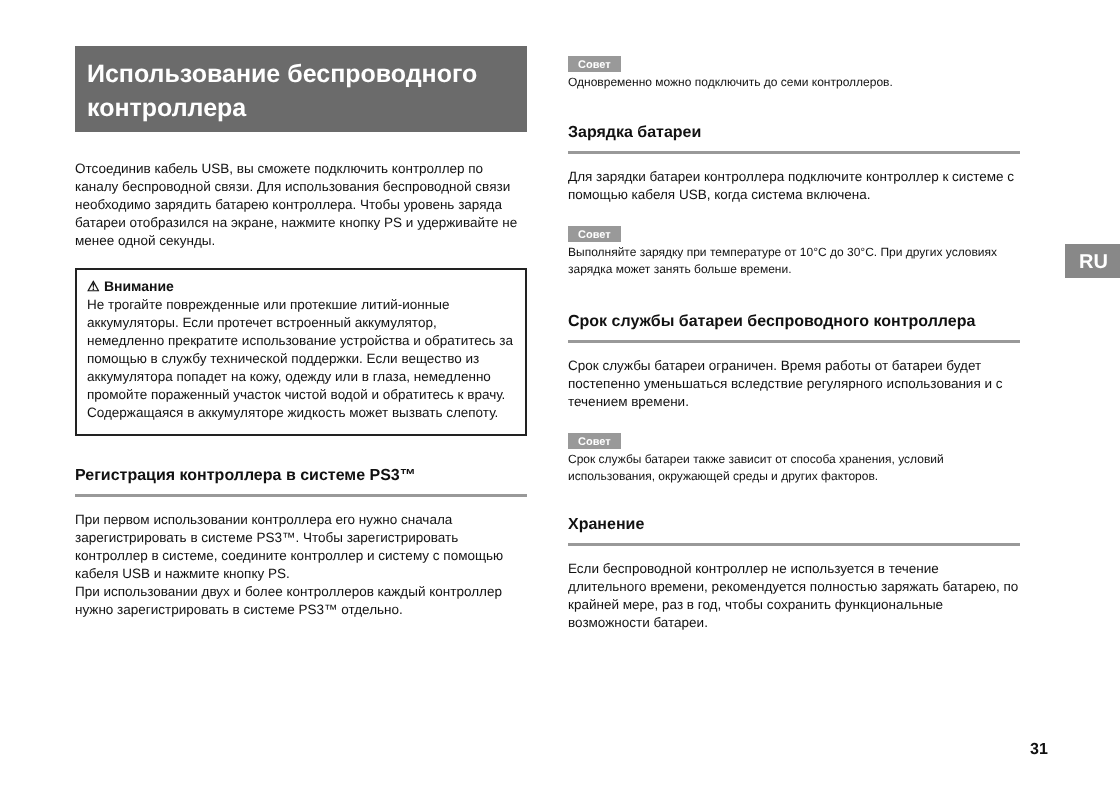Использование беспроводного контроллера
Отсоединив кабель USB, вы сможете подключить контроллер по каналу беспроводной связи. Для использования беспроводной связи необходимо зарядить батарею контроллера. Чтобы уровень заряда батареи отобразился на экране, нажмите кнопку PS и удерживайте не менее одной секунды.
⚠ Внимание
Не трогайте поврежденные или протекшие литий-ионные аккумуляторы. Если протечет встроенный аккумулятор, немедленно прекратите использование устройства и обратитесь за помощью в службу технической поддержки. Если вещество из аккумулятора попадет на кожу, одежду или в глаза, немедленно промойте пораженный участок чистой водой и обратитесь к врачу. Содержащаяся в аккумуляторе жидкость может вызвать слепоту.
Регистрация контроллера в системе PS3™
При первом использовании контроллера его нужно сначала зарегистрировать в системе PS3™. Чтобы зарегистрировать контроллер в системе, соедините контроллер и систему с помощью кабеля USB и нажмите кнопку PS.
При использовании двух и более контроллеров каждый контроллер нужно зарегистрировать в системе PS3™ отдельно.
Совет
Одновременно можно подключить до семи контроллеров.
Зарядка батареи
Для зарядки батареи контроллера подключите контроллер к системе с помощью кабеля USB, когда система включена.
Совет
Выполняйте зарядку при температуре от 10°C до 30°C. При других условиях зарядка может занять больше времени.
Срок службы батареи беспроводного контроллера
Срок службы батареи ограничен. Время работы от батареи будет постепенно уменьшаться вследствие регулярного использования и с течением времени.
Совет
Срок службы батареи также зависит от способа хранения, условий использования, окружающей среды и других факторов.
Хранение
Если беспроводной контроллер не используется в течение длительного времени, рекомендуется полностью заряжать батарею, по крайней мере, раз в год, чтобы сохранить функциональные возможности батареи.
RU
31